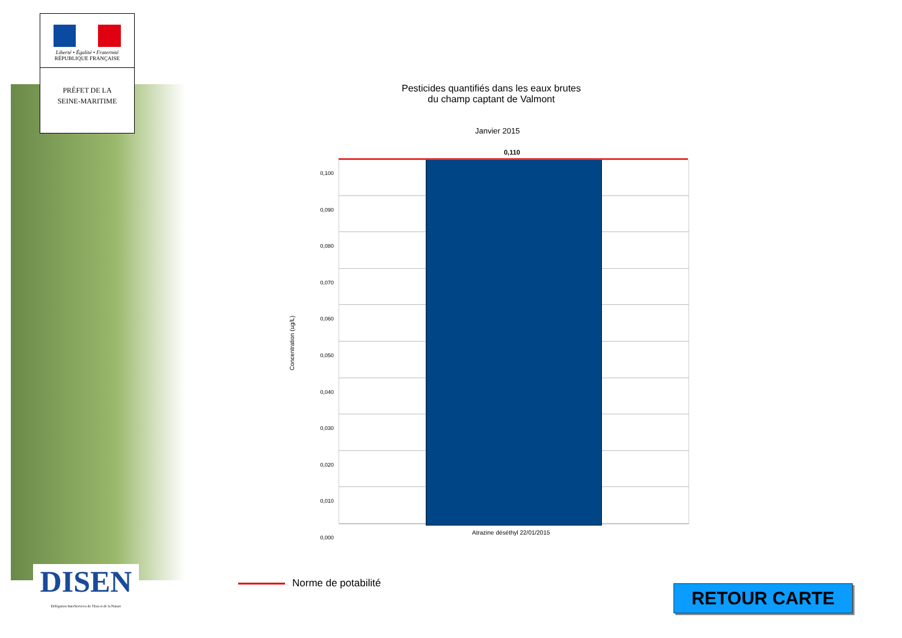Liberté • Égalité • Fraternité
RÉPUBLIQUE FRANÇAISE
PRÉFET DE LA
SEINE-MARITIME
DISEN
Délégation InterServices de l'Eau et de la Nature
Pesticides quantifiés dans les eaux brutes
du champ captant de Valmont
Janvier 2015
0,100
0,090
0,080
0,070
0,060
0,050
0,040
0,030
0,020
0,010
0,000
Concentration (ug/L)
0,110
Atrazine déséthyl 22/01/2015
Norme de potabilité RETOUR CARTE